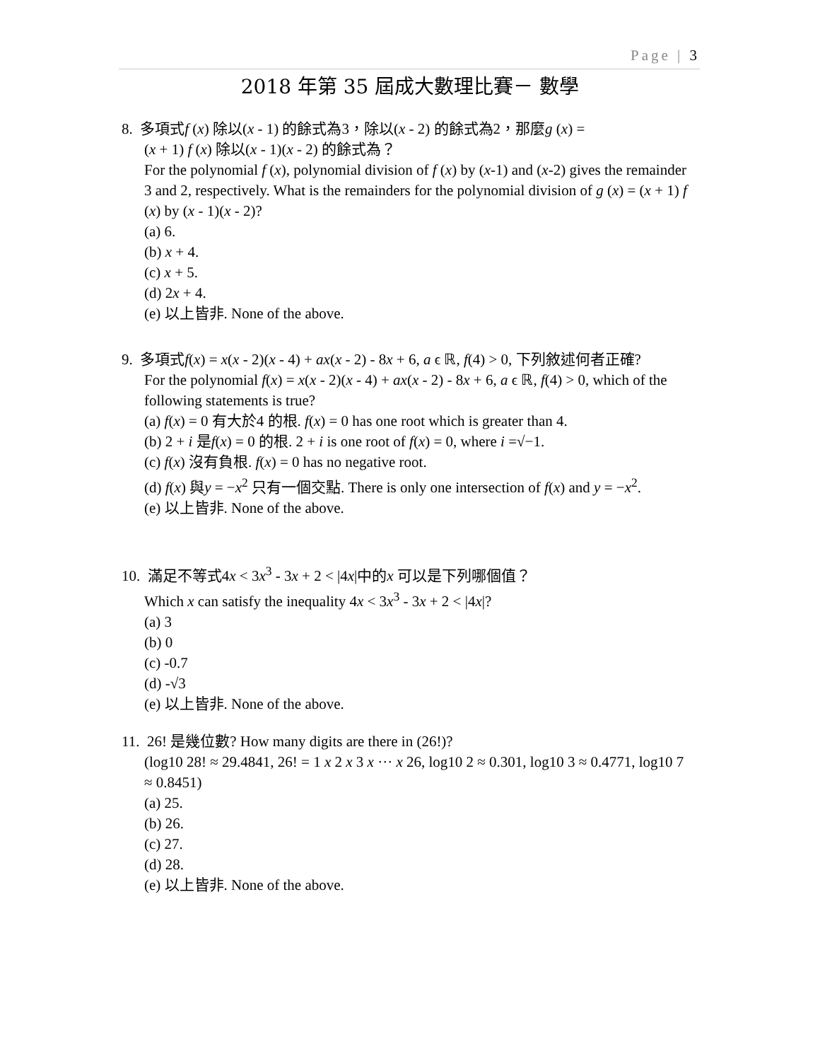Page | 3
2018 年第 35 屆成大數理比賽－ 數學
8. 多項式f (x) 除以(x - 1) 的餘式為3，除以(x - 2) 的餘式為2，那麼g (x) =
(x + 1) f (x) 除以(x - 1)(x - 2) 的餘式為？
For the polynomial f (x), polynomial division of f (x) by (x-1) and (x-2) gives the remainder 3 and 2, respectively. What is the remainders for the polynomial division of g (x) = (x + 1) f (x) by (x - 1)(x - 2)?
(a) 6.
(b) x + 4.
(c) x + 5.
(d) 2x + 4.
(e) 以上皆非. None of the above.
9. 多項式f(x) = x(x - 2)(x - 4) + ax(x - 2) - 8x + 6, a ϵ ℝ, f(4) > 0, 下列敘述何者正確?
For the polynomial f(x) = x(x - 2)(x - 4) + ax(x - 2) - 8x + 6, a ϵ ℝ, f(4) > 0, which of the following statements is true?
(a) f(x) = 0 有大於4 的根. f(x) = 0 has one root which is greater than 4.
(b) 2 + i 是f(x) = 0 的根. 2 + i is one root of f(x) = 0, where i =√−1.
(c) f(x) 沒有負根. f(x) = 0 has no negative root.
(d) f(x) 與y = −x<sup>2</sup> 只有一個交點. There is only one intersection of f(x) and y = −x<sup>2</sup>.
(e) 以上皆非. None of the above.
10. 滿足不等式4x < 3x<sup>3</sup> - 3x + 2 < |4x|中的x 可以是下列哪個值？
Which x can satisfy the inequality 4x < 3x<sup>3</sup> - 3x + 2 < |4x|?
(a) 3
(b) 0
(c) -0.7
(d) -√3
(e) 以上皆非. None of the above.
11. 26! 是幾位數? How many digits are there in (26!)?
(log10 28! ≈ 29.4841, 26! = 1 x 2 x 3 x ··· x 26, log10 2 ≈ 0.301, log10 3 ≈ 0.4771, log10 7 ≈ 0.8451)
(a) 25.
(b) 26.
(c) 27.
(d) 28.
(e) 以上皆非. None of the above.